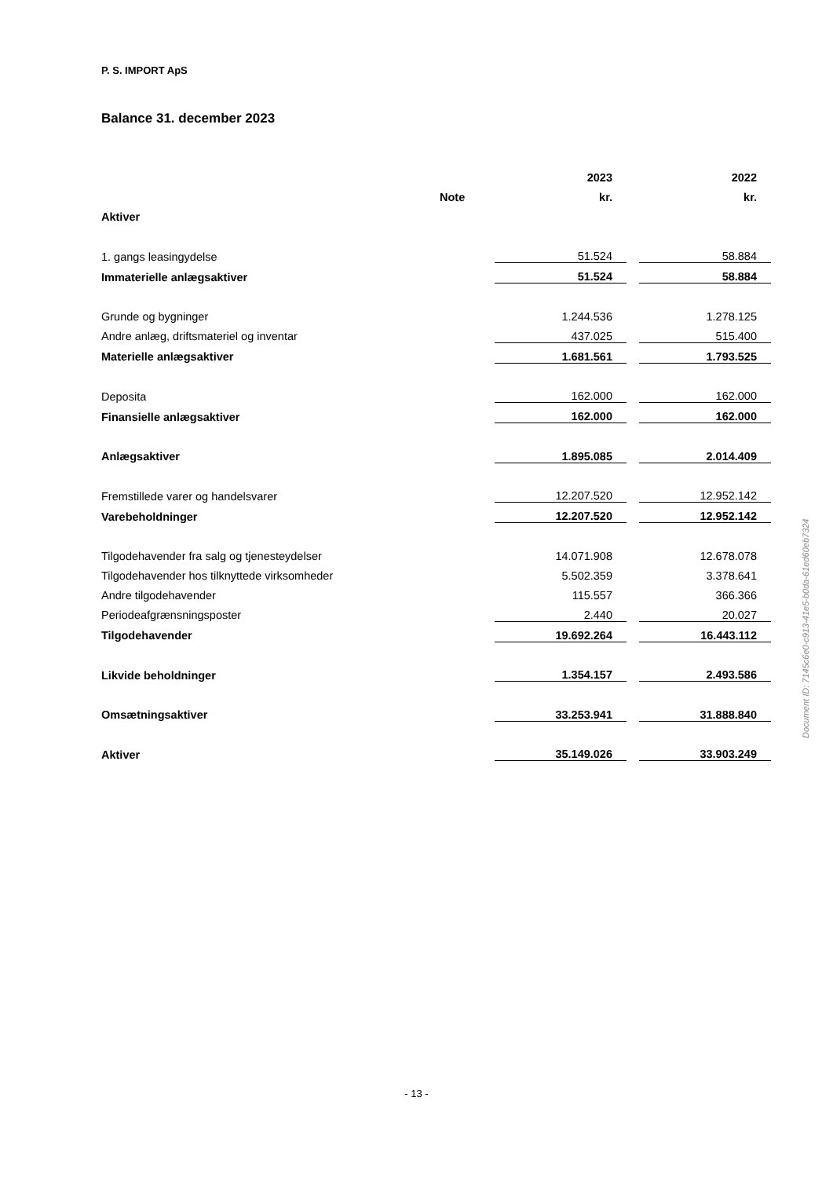P. S. IMPORT ApS
Balance 31. december 2023
| | | 2023 | | 2022 |
| --- | --- | --- | --- | --- |
| | Note | kr. | | kr. |
| Aktiver | | | | |
| 1. gangs leasingydelse | | 51.524 | | 58.884 |
| Immaterielle anlægsaktiver | | 51.524 | | 58.884 |
| Grunde og bygninger | | 1.244.536 | | 1.278.125 |
| Andre anlæg, driftsmateriel og inventar | | 437.025 | | 515.400 |
| Materielle anlægsaktiver | | 1.681.561 | | 1.793.525 |
| Deposita | | 162.000 | | 162.000 |
| Finansielle anlægsaktiver | | 162.000 | | 162.000 |
| Anlægsaktiver | | 1.895.085 | | 2.014.409 |
| Fremstillede varer og handelsvarer | | 12.207.520 | | 12.952.142 |
| Varebeholdninger | | 12.207.520 | | 12.952.142 |
| Tilgodehavender fra salg og tjenesteydelser | | 14.071.908 | | 12.678.078 |
| Tilgodehavender hos tilknyttede virksomheder | | 5.502.359 | | 3.378.641 |
| Andre tilgodehavender | | 115.557 | | 366.366 |
| Periodeafgrænsningsposter | | 2.440 | | 20.027 |
| Tilgodehavender | | 19.692.264 | | 16.443.112 |
| Likvide beholdninger | | 1.354.157 | | 2.493.586 |
| Omsætningsaktiver | | 33.253.941 | | 31.888.840 |
| Aktiver | | 35.149.026 | | 33.903.249 |
Document ID: 7145c6e0-c913-41e5-b0da-61ed60eb7324
- 13 -